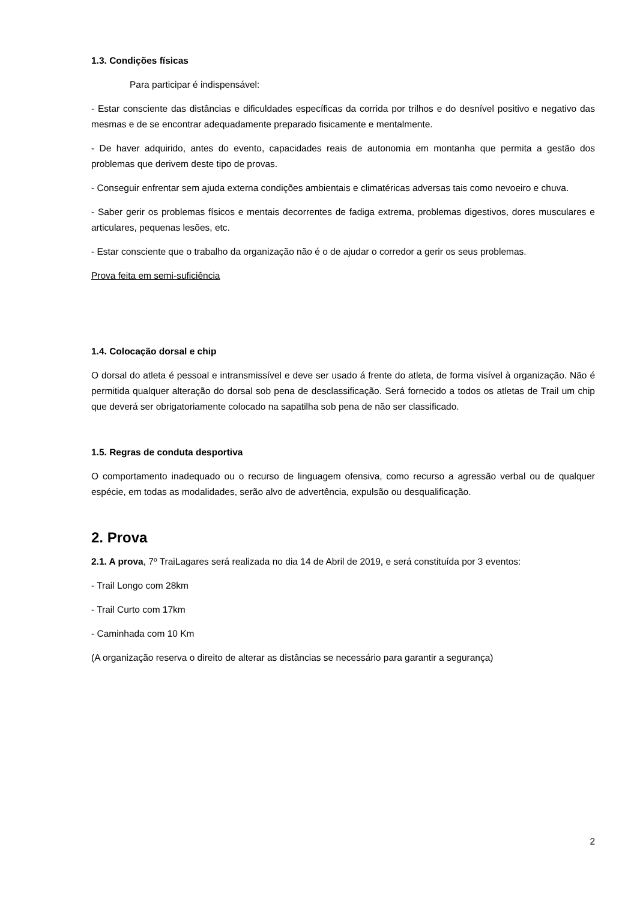1.3. Condições físicas
Para participar é indispensável:
- Estar consciente das distâncias e dificuldades específicas da corrida por trilhos e do desnível positivo e negativo das mesmas e de se encontrar adequadamente preparado fisicamente e mentalmente.
- De haver adquirido, antes do evento, capacidades reais de autonomia em montanha que permita a gestão dos problemas que derivem deste tipo de provas.
- Conseguir enfrentar sem ajuda externa condições ambientais e climatéricas adversas tais como nevoeiro e chuva.
- Saber gerir os problemas físicos e mentais decorrentes de fadiga extrema, problemas digestivos, dores musculares e articulares, pequenas lesões, etc.
- Estar consciente que o trabalho da organização não é o de ajudar o corredor a gerir os seus problemas.
Prova feita em semi-suficiência
1.4. Colocação dorsal e chip
O dorsal do atleta é pessoal e intransmissível e deve ser usado á frente do atleta, de forma visível à organização. Não é permitida qualquer alteração do dorsal sob pena de desclassificação. Será fornecido a todos os atletas de Trail um chip que deverá ser obrigatoriamente colocado na sapatilha sob pena de não ser classificado.
1.5. Regras de conduta desportiva
O comportamento inadequado ou o recurso de linguagem ofensiva, como recurso a agressão verbal ou de qualquer espécie, em todas as modalidades, serão alvo de advertência, expulsão ou desqualificação.
2. Prova
2.1. A prova, 7º TraiLagares será realizada no dia 14 de Abril de 2019, e será constituída por 3 eventos:
- Trail Longo com 28km
- Trail Curto com 17km
- Caminhada com 10 Km
(A organização reserva o direito de alterar as distâncias se necessário para garantir a segurança)
2